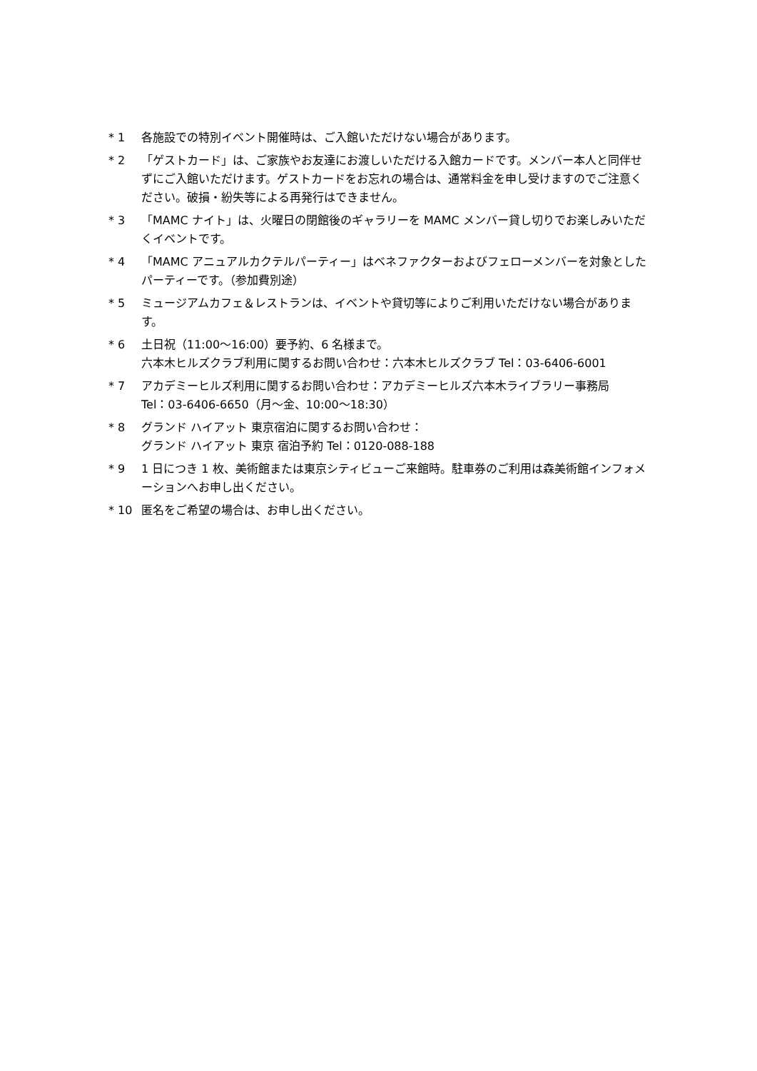* 1 各施設での特別イベント開催時は、ご入館いただけない場合があります。
* 2 「ゲストカード」は、ご家族やお友達にお渡しいただける入館カードです。メンバー本人と同伴せずにご入館いただけます。ゲストカードをお忘れの場合は、通常料金を申し受けますのでご注意ください。破損・紛失等による再発行はできません。
* 3 「MAMC ナイト」は、火曜日の閉館後のギャラリーを MAMC メンバー貸し切りでお楽しみいただくイベントです。
* 4 「MAMC アニュアルカクテルパーティー」はベネファクターおよびフェローメンバーを対象としたパーティーです。（参加費別途）
* 5 ミュージアムカフェ＆レストランは、イベントや貸切等によりご利用いただけない場合があります。
* 6 土日祝（11:00～16:00）要予約、6 名様まで。
六本木ヒルズクラブ利用に関するお問い合わせ：六本木ヒルズクラブ Tel：03-6406-6001
* 7 アカデミーヒルズ利用に関するお問い合わせ：アカデミーヒルズ六本木ライブラリー事務局
Tel：03-6406-6650（月～金、10:00～18:30）
* 8 グランド ハイアット 東京宿泊に関するお問い合わせ：
グランド ハイアット 東京 宿泊予約 Tel：0120-088-188
* 9 1 日につき 1 枚、美術館または東京シティビューご来館時。駐車券のご利用は森美術館インフォメーションへお申し出ください。
* 10 匿名をご希望の場合は、お申し出ください。